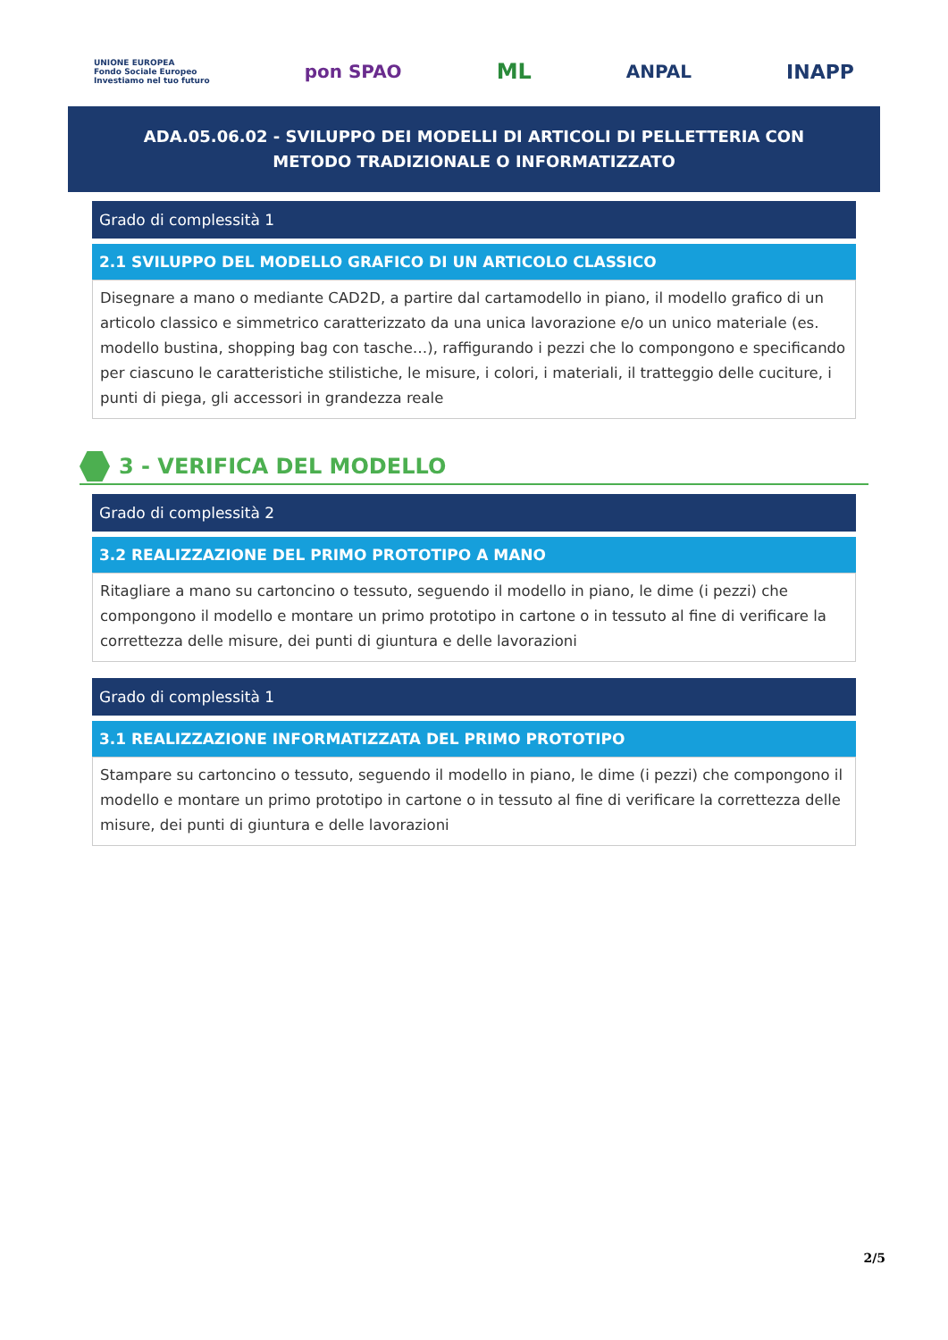UNIONE EUROPEA
Fondo Sociale Europeo
Investiamo nel tuo futuro
pon SPAO
ML
ANPAL INAPP
ADA.05.06.02 - SVILUPPO DEI MODELLI DI ARTICOLI DI PELLETTERIA CON METODO TRADIZIONALE O INFORMATIZZATO
Grado di complessità 1
2.1 SVILUPPO DEL MODELLO GRAFICO DI UN ARTICOLO CLASSICO
Disegnare a mano o mediante CAD2D, a partire dal cartamodello in piano, il modello grafico di un articolo classico e simmetrico caratterizzato da una unica lavorazione e/o un unico materiale (es. modello bustina, shopping bag con tasche…), raffigurando i pezzi che lo compongono e specificando per ciascuno le caratteristiche stilistiche, le misure, i colori, i materiali, il tratteggio delle cuciture, i punti di piega, gli accessori in grandezza reale
3 - VERIFICA DEL MODELLO
Grado di complessità 2
3.2 REALIZZAZIONE DEL PRIMO PROTOTIPO A MANO
Ritagliare a mano su cartoncino o tessuto, seguendo il modello in piano, le dime (i pezzi) che compongono il modello e montare un primo prototipo in cartone o in tessuto al fine di verificare la correttezza delle misure, dei punti di giuntura e delle lavorazioni
Grado di complessità 1
3.1 REALIZZAZIONE INFORMATIZZATA DEL PRIMO PROTOTIPO
Stampare su cartoncino o tessuto, seguendo il modello in piano, le dime (i pezzi) che compongono il modello e montare un primo prototipo in cartone o in tessuto al fine di verificare la correttezza delle misure, dei punti di giuntura e delle lavorazioni
2/5